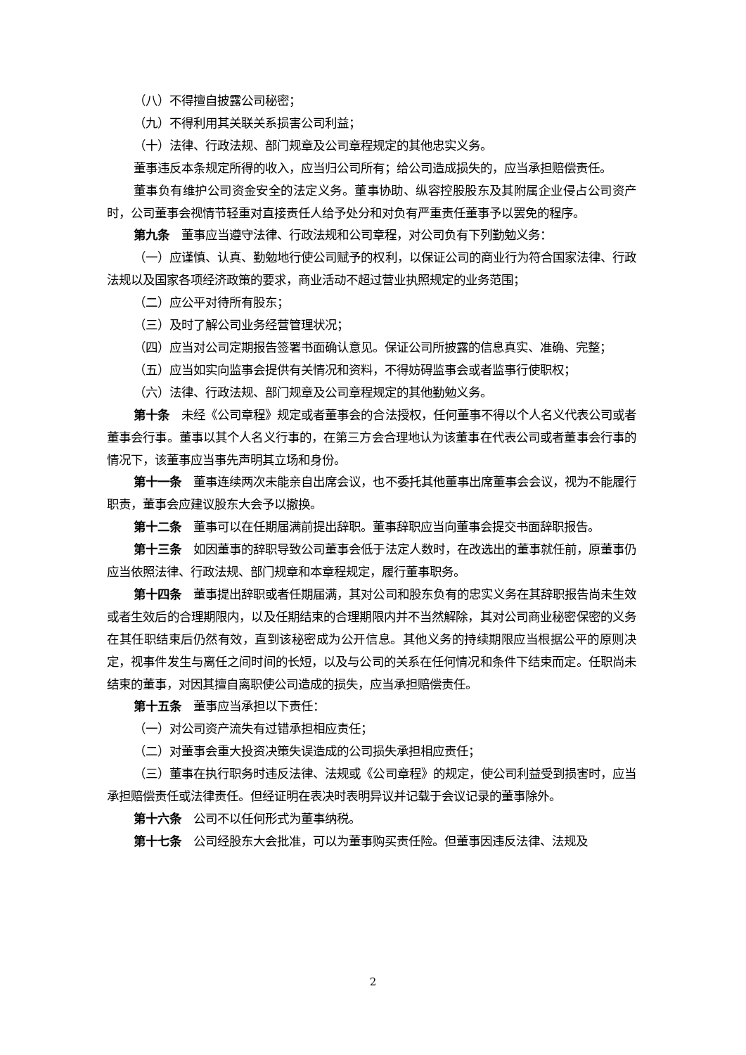（八）不得擅自披露公司秘密；
（九）不得利用其关联关系损害公司利益；
（十）法律、行政法规、部门规章及公司章程规定的其他忠实义务。
董事违反本条规定所得的收入，应当归公司所有；给公司造成损失的，应当承担赔偿责任。
董事负有维护公司资金安全的法定义务。董事协助、纵容控股股东及其附属企业侵占公司资产时，公司董事会视情节轻重对直接责任人给予处分和对负有严重责任董事予以罢免的程序。
第九条　董事应当遵守法律、行政法规和公司章程，对公司负有下列勤勉义务：
（一）应谨慎、认真、勤勉地行使公司赋予的权利，以保证公司的商业行为符合国家法律、行政法规以及国家各项经济政策的要求，商业活动不超过营业执照规定的业务范围；
（二）应公平对待所有股东；
（三）及时了解公司业务经营管理状况；
（四）应当对公司定期报告签署书面确认意见。保证公司所披露的信息真实、准确、完整；
（五）应当如实向监事会提供有关情况和资料，不得妨碍监事会或者监事行使职权；
（六）法律、行政法规、部门规章及公司章程规定的其他勤勉义务。
第十条　未经《公司章程》规定或者董事会的合法授权，任何董事不得以个人名义代表公司或者董事会行事。董事以其个人名义行事的，在第三方会合理地认为该董事在代表公司或者董事会行事的情况下，该董事应当事先声明其立场和身份。
第十一条　董事连续两次未能亲自出席会议，也不委托其他董事出席董事会会议，视为不能履行职责，董事会应建议股东大会予以撤换。
第十二条　董事可以在任期届满前提出辞职。董事辞职应当向董事会提交书面辞职报告。
第十三条　如因董事的辞职导致公司董事会低于法定人数时，在改选出的董事就任前，原董事仍应当依照法律、行政法规、部门规章和本章程规定，履行董事职务。
第十四条　董事提出辞职或者任期届满，其对公司和股东负有的忠实义务在其辞职报告尚未生效或者生效后的合理期限内，以及任期结束的合理期限内并不当然解除，其对公司商业秘密保密的义务在其任职结束后仍然有效，直到该秘密成为公开信息。其他义务的持续期限应当根据公平的原则决定，视事件发生与离任之间时间的长短，以及与公司的关系在任何情况和条件下结束而定。任职尚未结束的董事，对因其擅自离职使公司造成的损失，应当承担赔偿责任。
第十五条　董事应当承担以下责任：
（一）对公司资产流失有过错承担相应责任；
（二）对董事会重大投资决策失误造成的公司损失承担相应责任；
（三）董事在执行职务时违反法律、法规或《公司章程》的规定，使公司利益受到损害时，应当承担赔偿责任或法律责任。但经证明在表决时表明异议并记载于会议记录的董事除外。
第十六条　公司不以任何形式为董事纳税。
第十七条　公司经股东大会批准，可以为董事购买责任险。但董事因违反法律、法规及
2